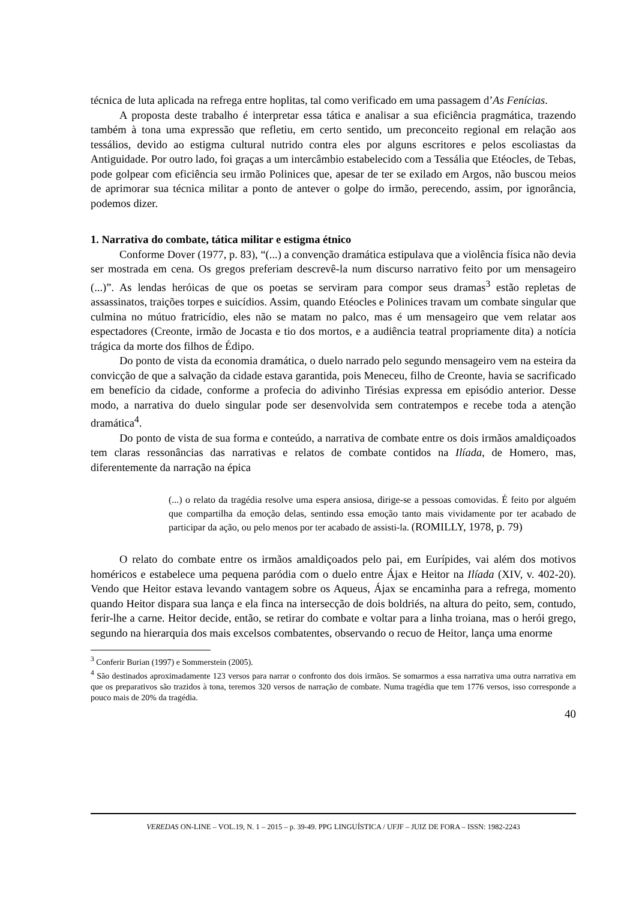técnica de luta aplicada na refrega entre hoplitas, tal como verificado em uma passagem d’As Fenícias.
A proposta deste trabalho é interpretar essa tática e analisar a sua eficiência pragmática, trazendo também à tona uma expressão que refletiu, em certo sentido, um preconceito regional em relação aos tessálios, devido ao estigma cultural nutrido contra eles por alguns escritores e pelos escoliastas da Antiguidade. Por outro lado, foi graças a um intercâmbio estabelecido com a Tessália que Etéocles, de Tebas, pode golpear com eficiência seu irmão Polinices que, apesar de ter se exilado em Argos, não buscou meios de aprimorar sua técnica militar a ponto de antever o golpe do irmão, perecendo, assim, por ignorância, podemos dizer.
1. Narrativa do combate, tática militar e estigma étnico
Conforme Dover (1977, p. 83), “(...) a convenção dramática estipulava que a violência física não devia ser mostrada em cena. Os gregos preferiam descrevê-la num discurso narrativo feito por um mensageiro (...)”. As lendas heróicas de que os poetas se serviram para compor seus dramas<sup>3</sup> estão repletas de assassinatos, traições torpes e suicídios. Assim, quando Etéocles e Polinices travam um combate singular que culmina no mútuo fratricídio, eles não se matam no palco, mas é um mensageiro que vem relatar aos espectadores (Creonte, irmão de Jocasta e tio dos mortos, e a audiência teatral propriamente dita) a notícia trágica da morte dos filhos de Édipo.
Do ponto de vista da economia dramática, o duelo narrado pelo segundo mensageiro vem na esteira da convicção de que a salvação da cidade estava garantida, pois Meneceu, filho de Creonte, havia se sacrificado em benefício da cidade, conforme a profecia do adivinho Tirésias expressa em episódio anterior. Desse modo, a narrativa do duelo singular pode ser desenvolvida sem contratempos e recebe toda a atenção dramática<sup>4</sup>.
Do ponto de vista de sua forma e conteúdo, a narrativa de combate entre os dois irmãos amaldiçoados tem claras ressonâncias das narrativas e relatos de combate contidos na Ilíada, de Homero, mas, diferentemente da narração na épica
(...) o relato da tragédia resolve uma espera ansiosa, dirige-se a pessoas comovidas. É feito por alguém que compartilha da emoção delas, sentindo essa emoção tanto mais vividamente por ter acabado de participar da ação, ou pelo menos por ter acabado de assisti-la. (ROMILLY, 1978, p. 79)
O relato do combate entre os irmãos amaldiçoados pelo pai, em Eurípides, vai além dos motivos homéricos e estabelece uma pequena paródia com o duelo entre Ájax e Heitor na Ilíada (XIV, v. 402-20). Vendo que Heitor estava levando vantagem sobre os Aqueus, Ájax se encaminha para a refrega, momento quando Heitor dispara sua lança e ela finca na intersecção de dois boldriés, na altura do peito, sem, contudo, ferir-lhe a carne. Heitor decide, então, se retirar do combate e voltar para a linha troiana, mas o herói grego, segundo na hierarquia dos mais excelsos combatentes, observando o recuo de Heitor, lança uma enorme
<sup>3</sup> Conferir Burian (1997) e Sommerstein (2005).
<sup>4</sup> São destinados aproximadamente 123 versos para narrar o confronto dos dois irmãos. Se somarmos a essa narrativa uma outra narrativa em que os preparativos são trazidos à tona, teremos 320 versos de narração de combate. Numa tragédia que tem 1776 versos, isso corresponde a pouco mais de 20% da tragédia.
40
VEREDAS ON-LINE – VOL.19, N. 1 – 2015 – p. 39-49. PPG LINGUÍSTICA / UFJF – JUIZ DE FORA – ISSN: 1982-2243